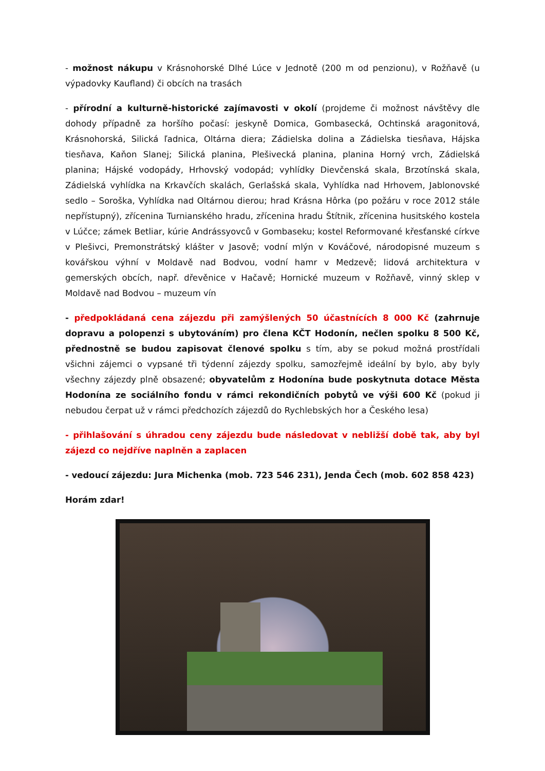- možnost nákupu v Krásnohorské Dlhé Lúce v Jednotě (200 m od penzionu), v Rožňavě (u výpadovky Kaufland) či obcích na trasách
- přírodní a kulturně-historické zajímavosti v okolí (projdeme či možnost návštěvy dle dohody případně za horšího počasí: jeskyně Domica, Gombasecká, Ochtinská aragonitová, Krásnohorská, Silická ľadnica, Oltárna diera; Zádielska dolina a Zádielska tiesňava, Hájska tiesňava, Kaňon Slanej; Silická planina, Plešivecká planina, planina Horný vrch, Zádielská planina; Hájské vodopády, Hrhovský vodopád; vyhlídky Dievčenská skala, Brzotínská skala, Zádielská vyhlídka na Krkavčích skalách, Gerlašská skala, Vyhlídka nad Hrhovem, Jablonovské sedlo – Soroška, Vyhlídka nad Oltárnou dierou; hrad Krásna Hôrka (po požáru v roce 2012 stále nepřístupný), zřícenina Turnianského hradu, zřícenina hradu Štítnik, zřícenina husitského kostela v Lúčce; zámek Betliar, kúrie Andrássyovců v Gombaseku; kostel Reformované křesťanské církve v Plešivci, Premonstrátský klášter v Jasově; vodní mlýn v Kováčové, národopisné muzeum s kovářskou výhní v Moldavě nad Bodvou, vodní hamr v Medzevě; lidová architektura v gemerských obcích, např. dřevěnice v Hačavě; Hornické muzeum v Rožňavě, vinný sklep v Moldavě nad Bodvou – muzeum vín
- předpokládaná cena zájezdu při zamýšlených 50 účastnících 8 000 Kč (zahrnuje dopravu a polopenzi s ubytováním) pro člena KČT Hodonín, nečlen spolku 8 500 Kč, přednostně se budou zapisovat členové spolku s tím, aby se pokud možná prostřídali všichni zájemci o vypsané tři týdenní zájezdy spolku, samozřejmě ideální by bylo, aby byly všechny zájezdy plně obsazené; obyvatelům z Hodonína bude poskytnuta dotace Města Hodonína ze sociálního fondu v rámci rekondičních pobytů ve výši 600 Kč (pokud ji nebudou čerpat už v rámci předchozích zájezdů do Rychlebských hor a Českého lesa)
- přihlašování s úhradou ceny zájezdu bude následovat v nebližší době tak, aby byl zájezd co nejdříve naplněn a zaplacen
- vedoucí zájezdu: Jura Michenka (mob. 723 546 231), Jenda Čech (mob. 602 858 423)
Horám zdar!